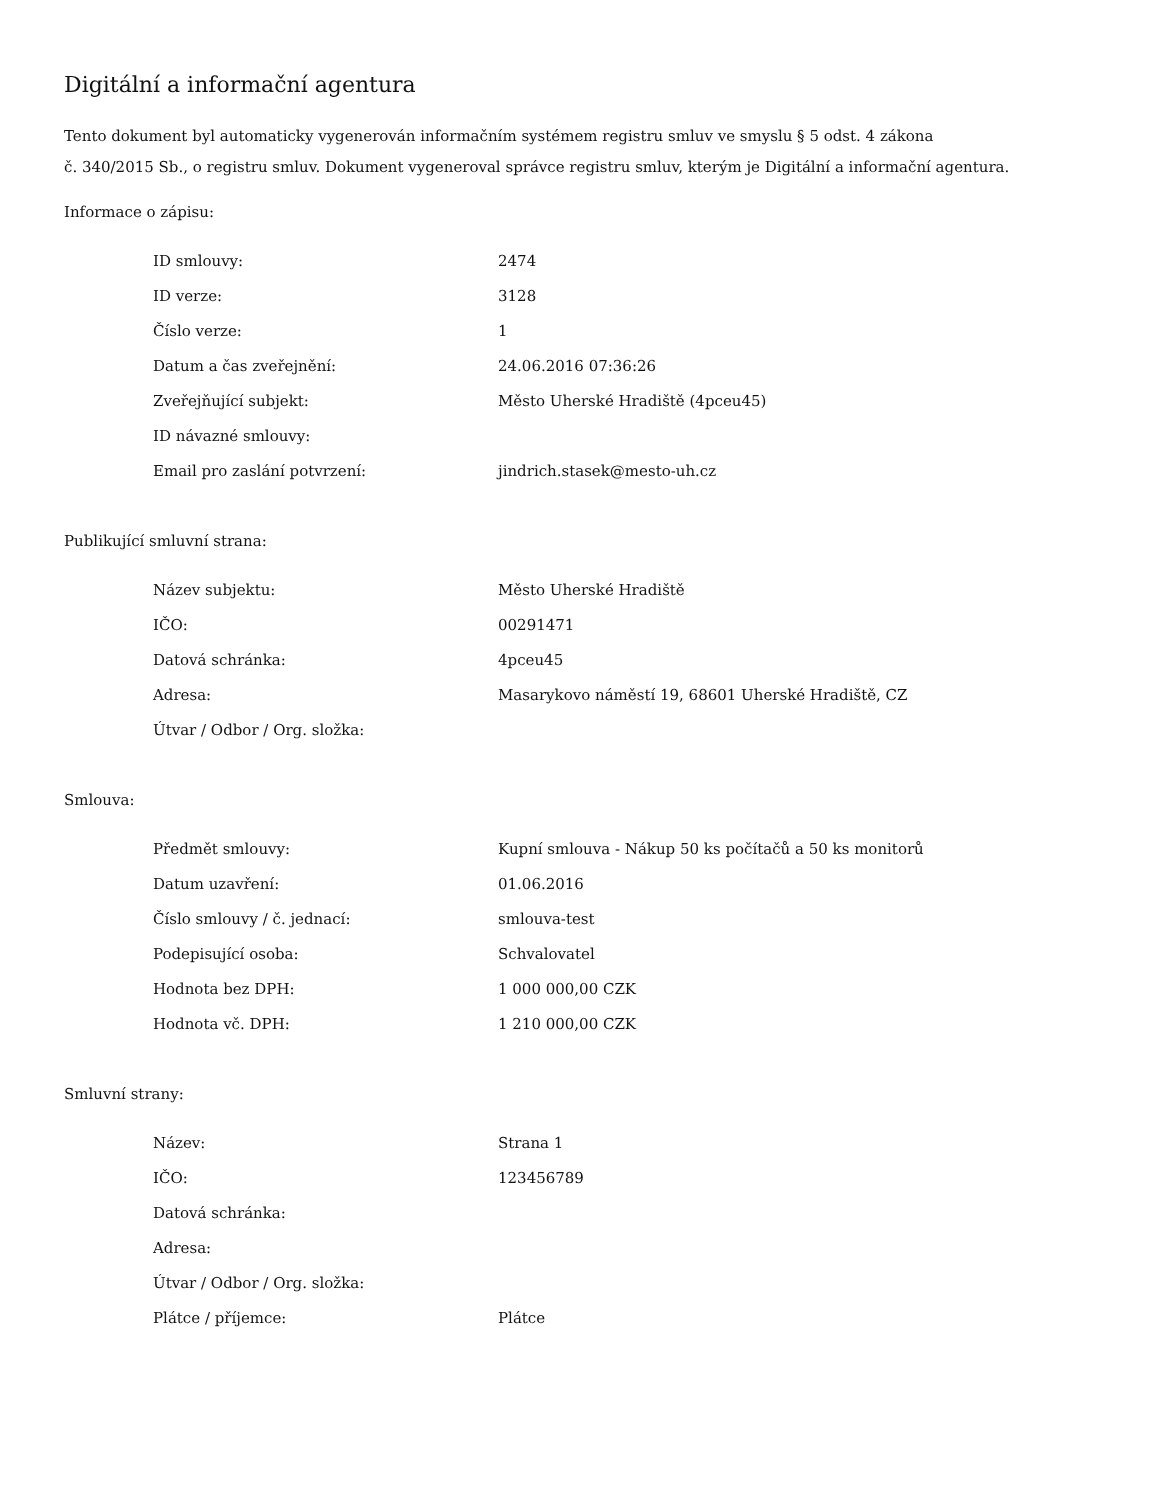Digitální a informační agentura
Tento dokument byl automaticky vygenerován informačním systémem registru smluv ve smyslu § 5 odst. 4 zákona
č. 340/2015 Sb., o registru smluv. Dokument vygeneroval správce registru smluv, kterým je Digitální a informační agentura.
Informace o zápisu:
| ID smlouvy: | 2474 |
| ID verze: | 3128 |
| Číslo verze: | 1 |
| Datum a čas zveřejnění: | 24.06.2016 07:36:26 |
| Zveřejňující subjekt: | Město Uherské Hradiště (4pceu45) |
| ID návazné smlouvy: | |
| Email pro zaslání potvrzení: | jindrich.stasek@mesto-uh.cz |
Publikující smluvní strana:
| Název subjektu: | Město Uherské Hradiště |
| IČO: | 00291471 |
| Datová schránka: | 4pceu45 |
| Adresa: | Masarykovo náměstí 19, 68601 Uherské Hradiště, CZ |
| Útvar / Odbor / Org. složka: | |
Smlouva:
| Předmět smlouvy: | Kupní smlouva - Nákup 50 ks počítačů a 50 ks monitorů |
| Datum uzavření: | 01.06.2016 |
| Číslo smlouvy / č. jednací: | smlouva-test |
| Podepisující osoba: | Schvalovatel |
| Hodnota bez DPH: | 1 000 000,00 CZK |
| Hodnota vč. DPH: | 1 210 000,00 CZK |
Smluvní strany:
| Název: | Strana 1 |
| IČO: | 123456789 |
| Datová schránka: | |
| Adresa: | |
| Útvar / Odbor / Org. složka: | |
| Plátce / příjemce: | Plátce |